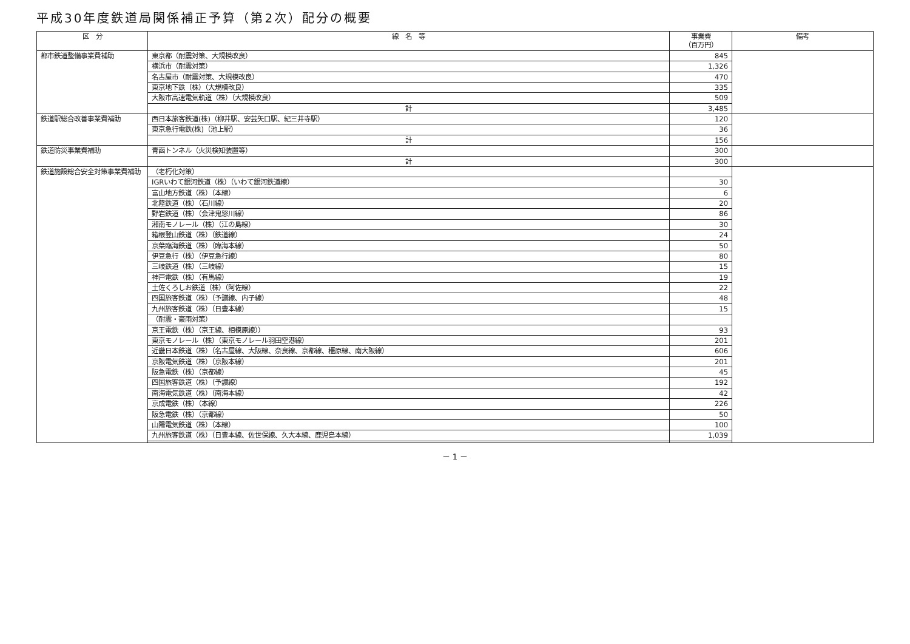平成30年度鉄道局関係補正予算（第2次）配分の概要
| 区 分 | 線 名 等 | 事業費 （百万円） | 備考 |
| --- | --- | --- | --- |
| 都市鉄道整備事業費補助 | 東京都（耐震対策、大規模改良） | 845 | |
| | 横浜市（耐震対策） | 1,326 | |
| | 名古屋市（耐震対策、大規模改良） | 470 | |
| | 東京地下鉄（株）（大規模改良） | 335 | |
| | 大阪市高速電気軌道（株）（大規模改良） | 509 | |
| | 計 | 3,485 | |
| 鉄道駅総合改善事業費補助 | 西日本旅客鉄道(株)（柳井駅、安芸矢口駅、紀三井寺駅） | 120 | |
| | 東京急行電鉄(株)（池上駅） | 36 | |
| | 計 | 156 | |
| 鉄道防災事業費補助 | 青函トンネル（火災検知装置等） | 300 | |
| | 計 | 300 | |
| 鉄道施設総合安全対策事業費補助 | （老朽化対策） | | |
| | IGRいわて銀河鉄道（株）（いわて銀河鉄道線） | 30 | |
| | 富山地方鉄道（株）（本線） | 6 | |
| | 北陸鉄道（株）（石川線） | 20 | |
| | 野岩鉄道（株）（会津鬼怒川線） | 86 | |
| | 湘南モノレール（株）（江の島線） | 30 | |
| | 箱根登山鉄道（株）（鉄道線） | 24 | |
| | 京葉臨海鉄道（株）（臨海本線） | 50 | |
| | 伊豆急行（株）（伊豆急行線） | 80 | |
| | 三岐鉄道（株）（三岐線） | 15 | |
| | 神戸電鉄（株）（有馬線） | 19 | |
| | 土佐くろしお鉄道（株）（阿佐線） | 22 | |
| | 四国旅客鉄道（株）（予讃線、内子線） | 48 | |
| | 九州旅客鉄道（株）（日豊本線） | 15 | |
| | （耐震・豪雨対策） | | |
| | 京王電鉄（株）（京王線、相模原線）） | 93 | |
| | 東京モノレール（株）（東京モノレール羽田空港線） | 201 | |
| | 近畿日本鉄道（株）（名古屋線、大阪線、奈良線、京都線、橿原線、南大阪線） | 606 | |
| | 京阪電気鉄道（株）（京阪本線） | 201 | |
| | 阪急電鉄（株）（京都線） | 45 | |
| | 四国旅客鉄道（株）（予讃線） | 192 | |
| | 南海電気鉄道（株）（南海本線） | 42 | |
| | 京成電鉄（株）（本線） | 226 | |
| | 阪急電鉄（株）（京都線） | 50 | |
| | 山陽電気鉄道（株）（本線） | 100 | |
| | 九州旅客鉄道（株）（日豊本線、佐世保線、久大本線、鹿児島本線） | 1,039 | |
－ 1 －